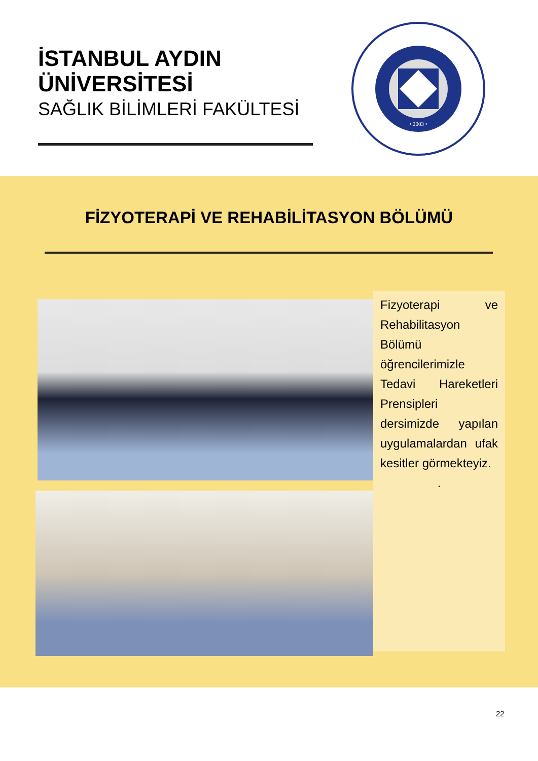İSTANBUL AYDIN ÜNİVERSİTESİ
SAĞLIK BİLİMLERİ FAKÜLTESİ
• 2003 •
FİZYOTERAPİ VE REHABİLİTASYON BÖLÜMÜ
Fizyoterapi ve Rehabilitasyon Bölümü öğrencilerimizle Tedavi Hareketleri Prensipleri dersimizde yapılan uygulamalardan ufak kesitler görmekteyiz.
.
22